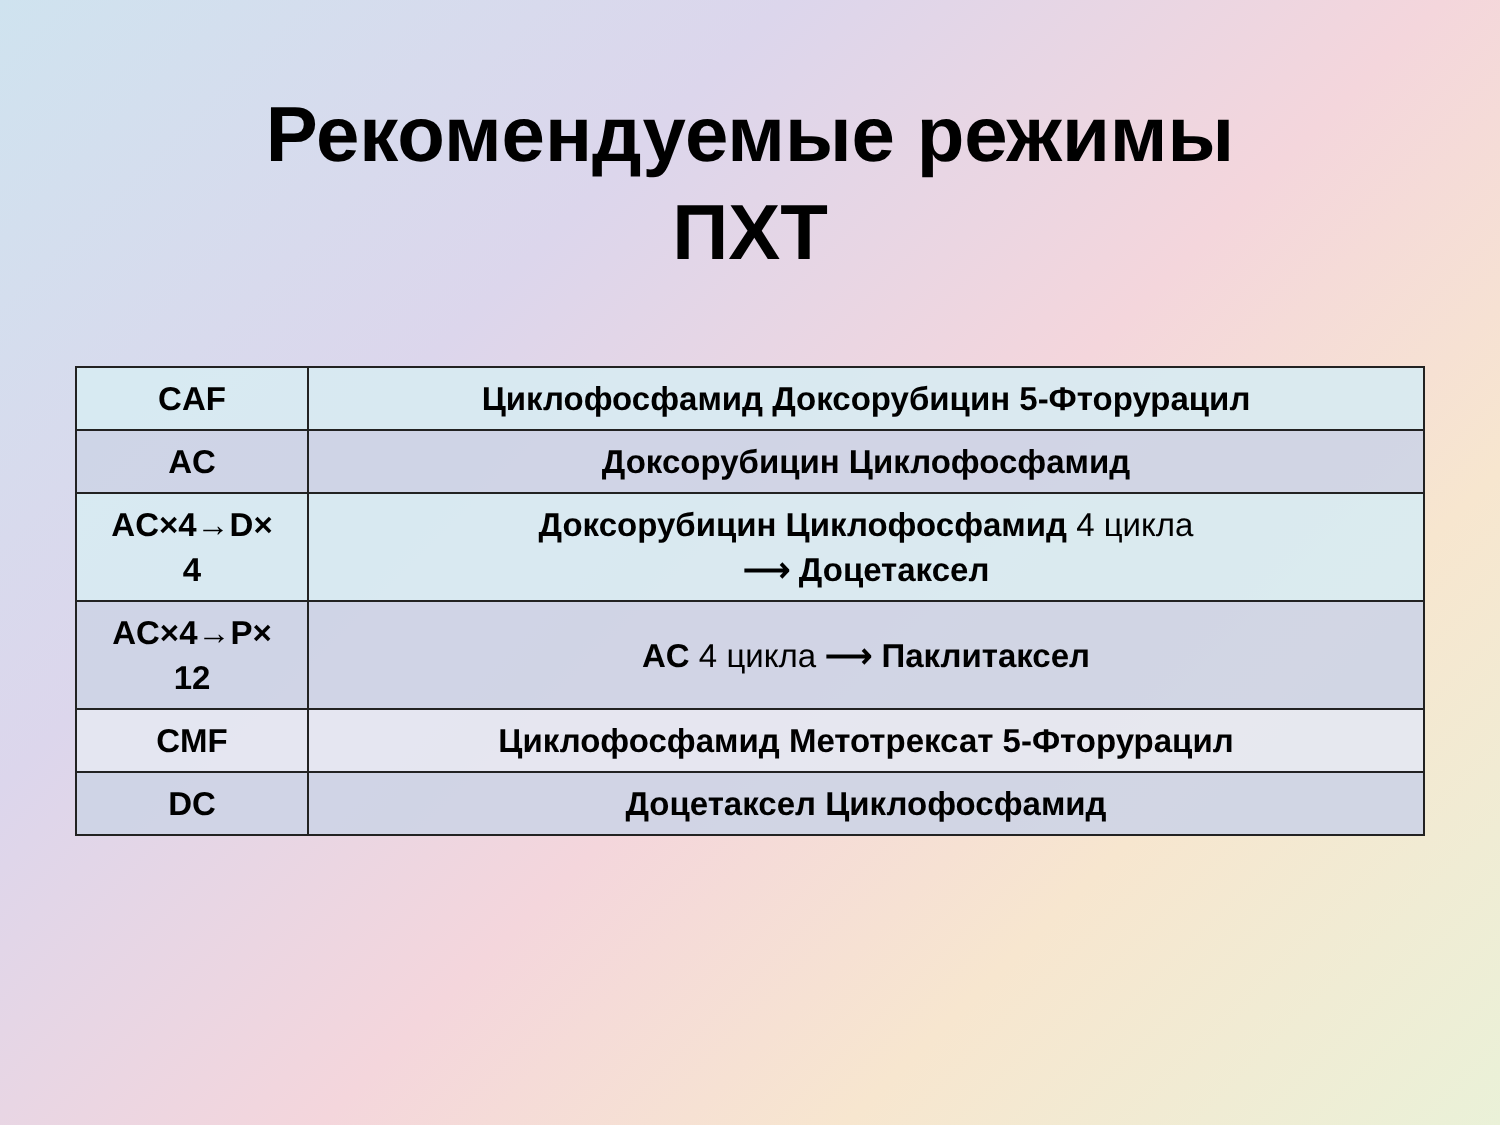Рекомендуемые режимы
ПХТ
| CAF | Циклофосфамид Доксорубицин 5-Фторурацил |
| AC | Доксорубицин Циклофосфамид |
| AC×4→D× 4 | Доксорубицин Циклофосфамид 4 цикла ⟶ Доцетаксел |
| AC×4→P× 12 | AC 4 цикла ⟶ Паклитаксел |
| CMF | Циклофосфамид Метотрексат 5-Фторурацил |
| DC | Доцетаксел Циклофосфамид |